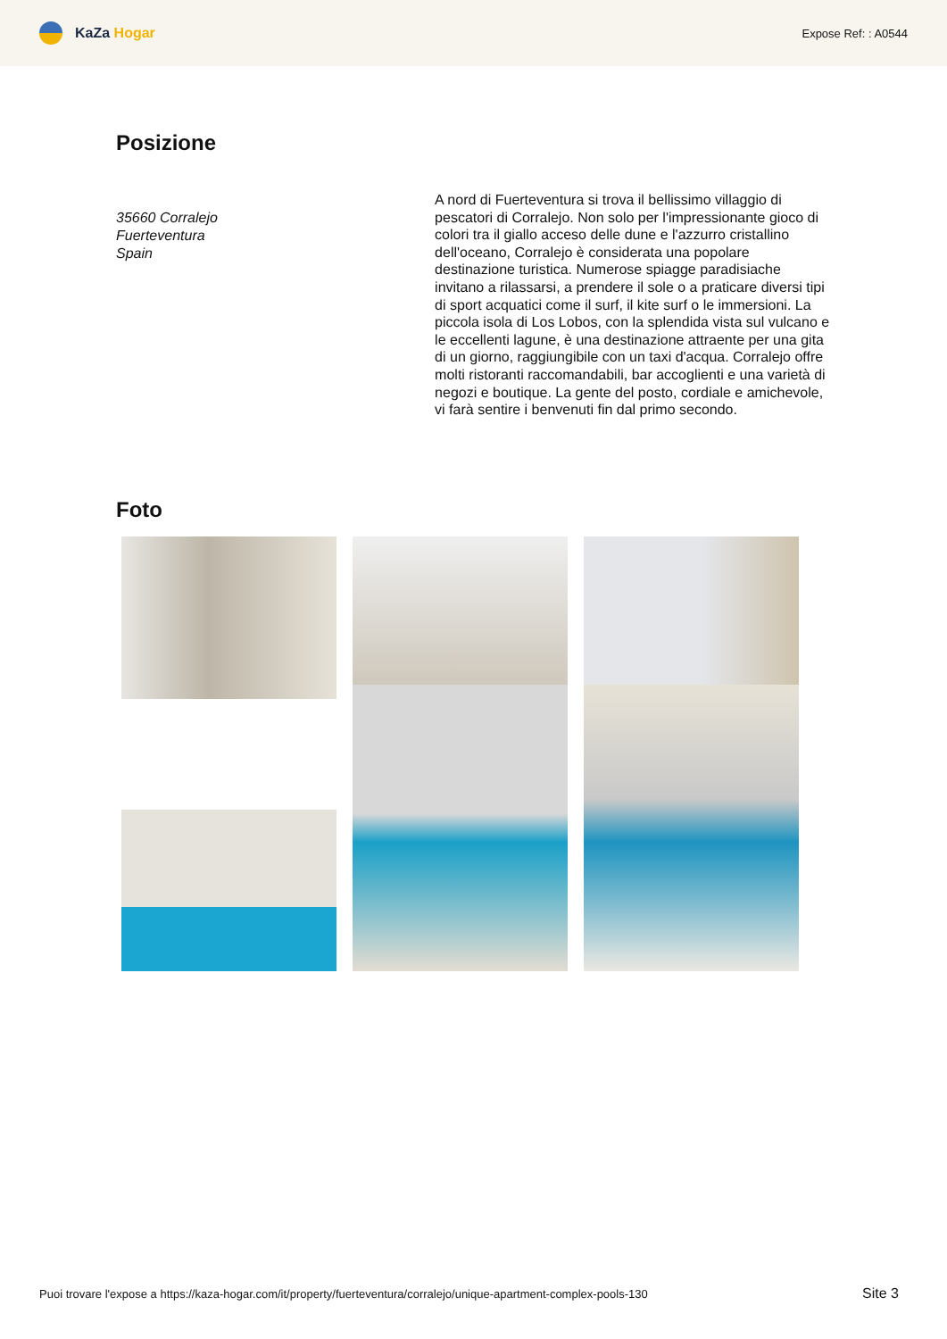KaZa Hogar
Expose Ref: : A0544
Posizione
35660 Corralejo
Fuerteventura
Spain
A nord di Fuerteventura si trova il bellissimo villaggio di pescatori di Corralejo. Non solo per l'impressionante gioco di colori tra il giallo acceso delle dune e l'azzurro cristallino dell'oceano, Corralejo è considerata una popolare destinazione turistica. Numerose spiagge paradisiache invitano a rilassarsi, a prendere il sole o a praticare diversi tipi di sport acquatici come il surf, il kite surf o le immersioni. La piccola isola di Los Lobos, con la splendida vista sul vulcano e le eccellenti lagune, è una destinazione attraente per una gita di un giorno, raggiungibile con un taxi d'acqua. Corralejo offre molti ristoranti raccomandabili, bar accoglienti e una varietà di negozi e boutique. La gente del posto, cordiale e amichevole, vi farà sentire i benvenuti fin dal primo secondo.
Foto
Puoi trovare l'expose a https://kaza-hogar.com/it/property/fuerteventura/corralejo/unique-apartment-complex-pools-130
Site 3